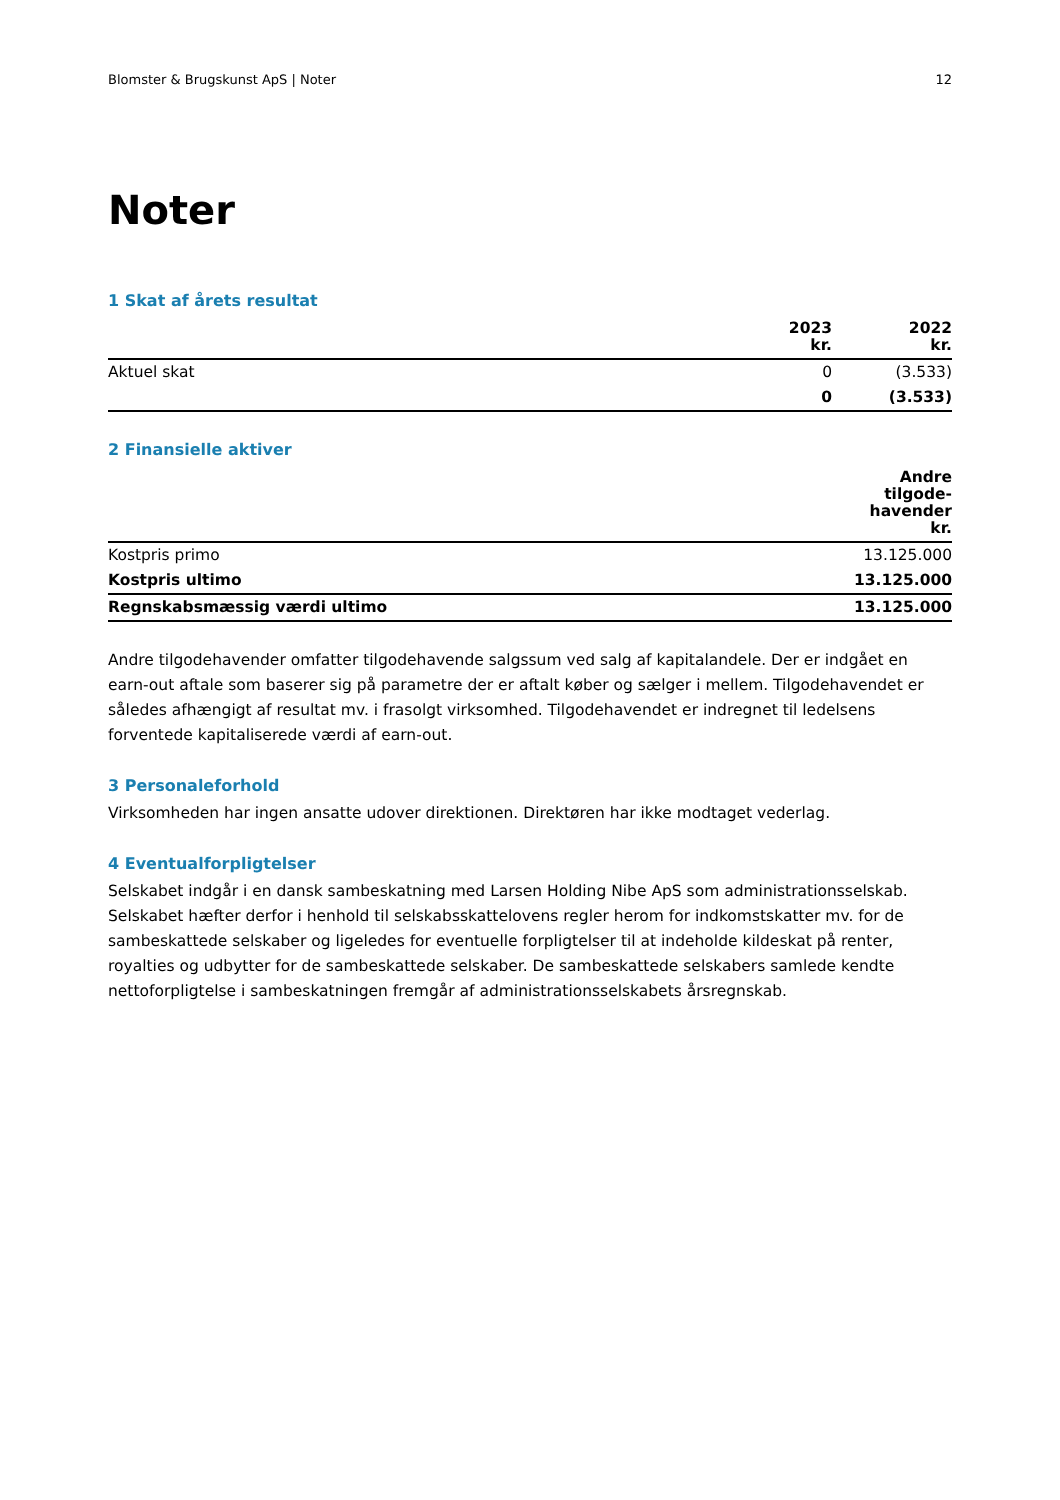Blomster & Brugskunst ApS | Noter 12
Noter
1 Skat af årets resultat
| | 2023 kr. | 2022 kr. |
| --- | --- | --- |
| Aktuel skat | 0 | (3.533) |
| | 0 | (3.533) |
2 Finansielle aktiver
| | Andre tilgode- havender kr. |
| --- | --- |
| Kostpris primo | 13.125.000 |
| Kostpris ultimo | 13.125.000 |
| Regnskabsmæssig værdi ultimo | 13.125.000 |
Andre tilgodehavender omfatter tilgodehavende salgssum ved salg af kapitalandele. Der er indgået en earn-out aftale som baserer sig på parametre der er aftalt køber og sælger i mellem. Tilgodehavendet er således afhængigt af resultat mv. i frasolgt virksomhed. Tilgodehavendet er indregnet til ledelsens forventede kapitaliserede værdi af earn-out.
3 Personaleforhold
Virksomheden har ingen ansatte udover direktionen. Direktøren har ikke modtaget vederlag.
4 Eventualforpligtelser
Selskabet indgår i en dansk sambeskatning med Larsen Holding Nibe ApS som administrationsselskab. Selskabet hæfter derfor i henhold til selskabsskattelovens regler herom for indkomstskatter mv. for de sambeskattede selskaber og ligeledes for eventuelle forpligtelser til at indeholde kildeskat på renter, royalties og udbytter for de sambeskattede selskaber. De sambeskattede selskabers samlede kendte nettoforpligtelse i sambeskatningen fremgår af administrationsselskabets årsregnskab.